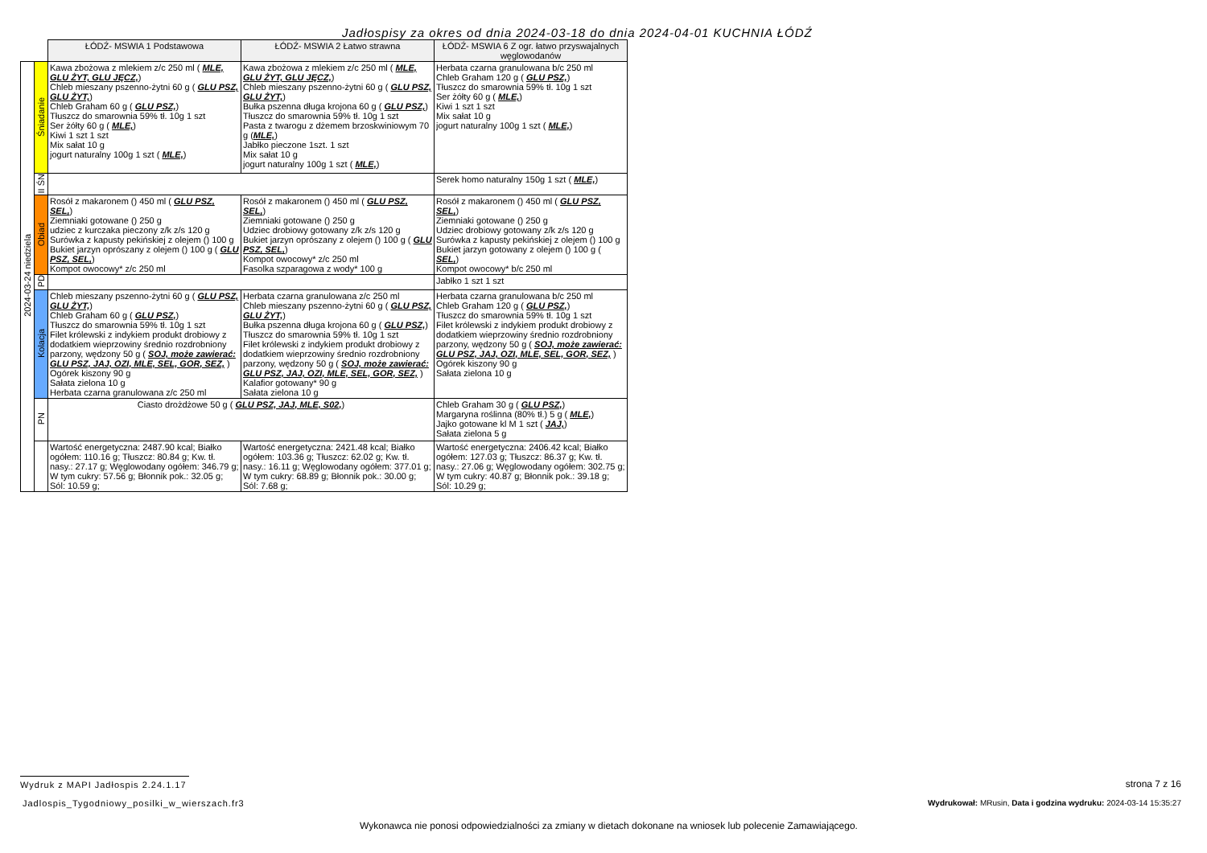Jadłospisy za okres od dnia 2024-03-18 do dnia 2024-04-01 KUCHNIA ŁÓDŹ
| | | ŁÓDŹ- MSWIA 1 Podstawowa | ŁÓDŹ- MSWIA 2 Łatwo strawna | ŁÓDŹ- MSWIA 6 Z ogr. łatwo przyswajalnych węglowodanów |
| 2024-03-24 niedziela | Śniadanie | Kawa zbożowa z mlekiem z/c 250 ml ( MLE, GLU ŻYT, GLU JĘCZ, ) Chleb mieszany pszenno-żytni 60 g ( GLU PSZ, GLU ŻYT, ) Chleb Graham 60 g ( GLU PSZ, ) Tłuszcz do smarownia 59% tł. 10g 1 szt Ser żółty 60 g ( MLE, ) Kiwi 1 szt 1 szt Mix sałat 10 g jogurt naturalny 100g 1 szt ( MLE, ) | Kawa zbożowa z mlekiem z/c 250 ml ( MLE, GLU ŻYT, GLU JĘCZ, ) Chleb mieszany pszenno-żytni 60 g ( GLU PSZ, GLU ŻYT, ) Bułka pszenna długa krojona 60 g ( GLU PSZ, ) Tłuszcz do smarownia 59% tł. 10g 1 szt Pasta z twarogu z dżemem brzoskwiniowym 70 g ( MLE, ) Jabłko pieczone 1szt. 1 szt Mix sałat 10 g jogurt naturalny 100g 1 szt ( MLE, ) | Herbata czarna granulowana b/c 250 ml Chleb Graham 120 g ( GLU PSZ, ) Tłuszcz do smarownia 59% tł. 10g 1 szt Ser żółty 60 g ( MLE, ) Kiwi 1 szt 1 szt Mix sałat 10 g jogurt naturalny 100g 1 szt ( MLE, ) |
| | II ŚN | | | Serek homo naturalny 150g 1 szt ( MLE, ) |
| | Obiad | Rosół z makaronem () 450 ml ( GLU PSZ, SEL, ) Ziemniaki gotowane () 250 g udziec z kurczaka pieczony z/k z/s 120 g Surówka z kapusty pekińskiej z olejem () 100 g Bukiet jarzyn oprószany z olejem () 100 g ( GLU PSZ, SEL, ) Kompot owocowy* z/c 250 ml | Rosół z makaronem () 450 ml ( GLU PSZ, SEL, ) Ziemniaki gotowane () 250 g Udziec drobiowy gotowany z/k z/s 120 g Bukiet jarzyn oprószany z olejem () 100 g ( GLU PSZ, SEL, ) Kompot owocowy* z/c 250 ml Fasolka szparagowa z wody* 100 g | Rosół z makaronem () 450 ml ( GLU PSZ, SEL, ) Ziemniaki gotowane () 250 g Udziec drobiowy gotowany z/k z/s 120 g Surówka z kapusty pekińskiej z olejem () 100 g Bukiet jarzyn gotowany z olejem () 100 g ( SEL, ) Kompot owocowy* b/c 250 ml |
| | PD | | | Jabłko 1 szt 1 szt |
| | Kolacja | Chleb mieszany pszenno-żytni 60 g ( GLU PSZ, GLU ŻYT, ) Chleb Graham 60 g ( GLU PSZ, ) Tłuszcz do smarownia 59% tł. 10g 1 szt Filet królewski z indykiem produkt drobiowy z dodatkiem wieprzowiny średnio rozdrobniony parzony, wędzony 50 g ( SOJ, może zawierać: GLU PSZ, JAJ, OZI, MLE, SEL, GOR, SEZ, ) Ogórek kiszony 90 g Sałata zielona 10 g Herbata czarna granulowana z/c 250 ml | Herbata czarna granulowana z/c 250 ml Chleb mieszany pszenno-żytni 60 g ( GLU PSZ, GLU ŻYT, ) Bułka pszenna długa krojona 60 g ( GLU PSZ, ) Tłuszcz do smarownia 59% tł. 10g 1 szt Filet królewski z indykiem produkt drobiowy z dodatkiem wieprzowiny średnio rozdrobniony parzony, wędzony 50 g ( SOJ, może zawierać: GLU PSZ, JAJ, OZI, MLE, SEL, GOR, SEZ, ) Kalafior gotowany* 90 g Sałata zielona 10 g | Herbata czarna granulowana b/c 250 ml Chleb Graham 120 g ( GLU PSZ, ) Tłuszcz do smarownia 59% tł. 10g 1 szt Filet królewski z indykiem produkt drobiowy z dodatkiem wieprzowiny średnio rozdrobniony parzony, wędzony 50 g ( SOJ, może zawierać: GLU PSZ, JAJ, OZI, MLE, SEL, GOR, SEZ, ) Ogórek kiszony 90 g Sałata zielona 10 g |
| | PN | Ciasto drożdżowe 50 g ( GLU PSZ, JAJ, MLE, S02, ) | | Chleb Graham 30 g ( GLU PSZ, ) Margaryna roślinna (80% tł.) 5 g ( MLE, ) Jajko gotowane kl M 1 szt ( JAJ, ) Sałata zielona 5 g |
| | | Wartość energetyczna: 2487.90 kcal; Białko ogółem: 110.16 g; Tłuszcz: 80.84 g; Kw. tł. nasy.: 27.17 g; Węglowodany ogółem: 346.79 g; W tym cukry: 57.56 g; Błonnik pok.: 32.05 g; Sól: 10.59 g; | Wartość energetyczna: 2421.48 kcal; Białko ogółem: 103.36 g; Tłuszcz: 62.02 g; Kw. tł. nasy.: 16.11 g; Węglowodany ogółem: 377.01 g; W tym cukry: 68.89 g; Błonnik pok.: 30.00 g; Sól: 7.68 g; | Wartość energetyczna: 2406.42 kcal; Białko ogółem: 127.03 g; Tłuszcz: 86.37 g; Kw. tł. nasy.: 27.06 g; Węglowodany ogółem: 302.75 g; W tym cukry: 40.87 g; Błonnik pok.: 39.18 g; Sól: 10.29 g; |
Wydruk z MAPI Jadłospis 2.24.1.17
strona 7 z 16
Jadlospis_Tygodniowy_posilki_w_wierszach.fr3
Wydrukował: MRusin, Data i godzina wydruku: 2024-03-14 15:35:27
Wykonawca nie ponosi odpowiedzialności za zmiany w dietach dokonane na wniosek lub polecenie Zamawiającego.